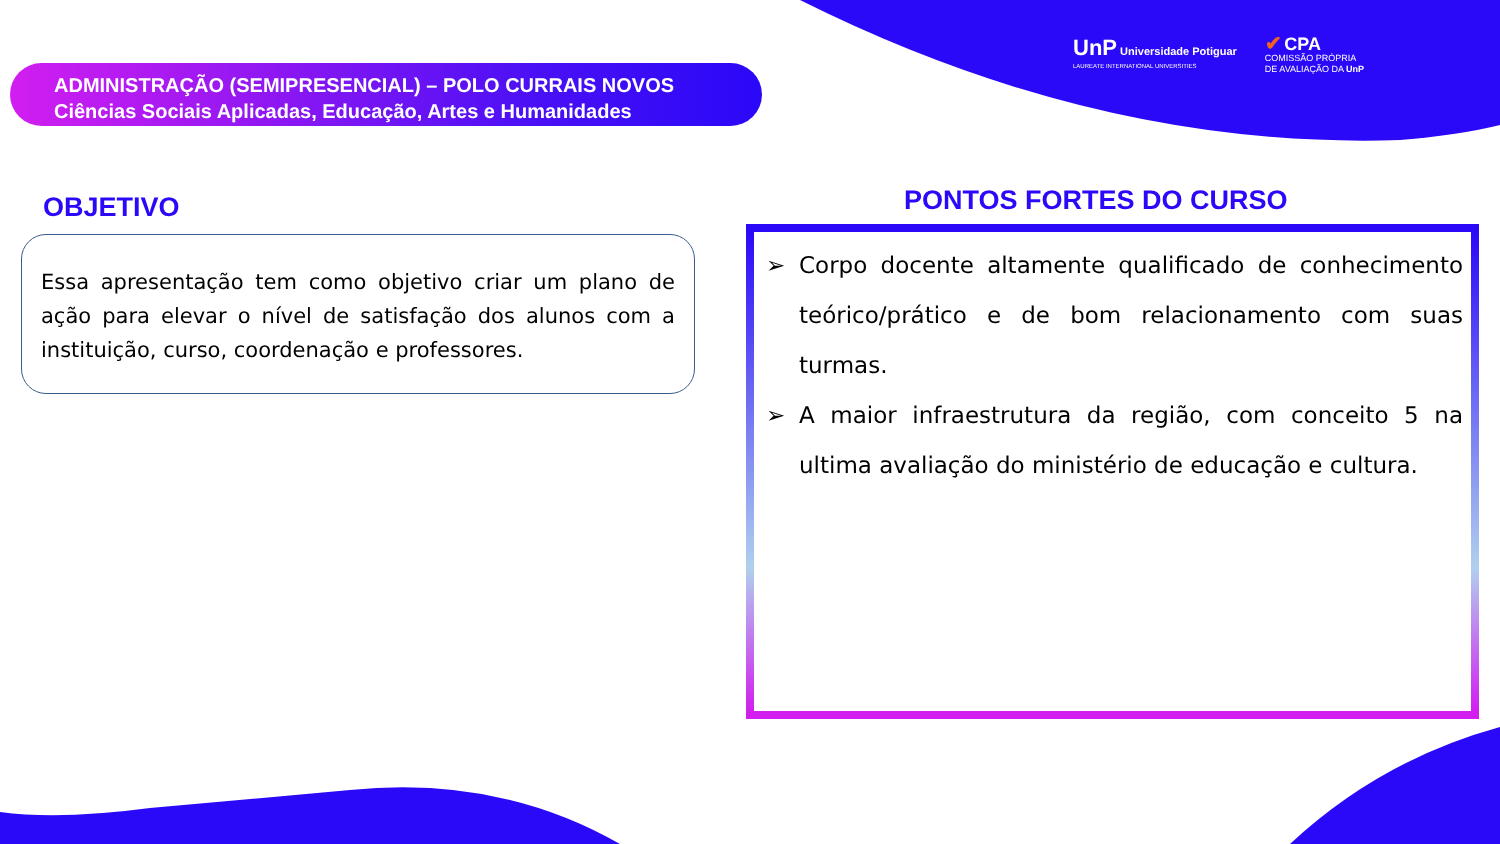ADMINISTRAÇÃO (SEMIPRESENCIAL) – POLO CURRAIS NOVOS
Ciências Sociais Aplicadas, Educação, Artes e Humanidades
UnP Universidade Potiguar
LAUREATE INTERNATIONAL UNIVERSITIES
✔ CPA
COMISSÃO PRÓPRIA
DE AVALIAÇÃO DA UnP
OBJETIVO
Essa apresentação tem como objetivo criar um plano de ação para elevar o nível de satisfação dos alunos com a instituição, curso, coordenação e professores.
PONTOS FORTES DO CURSO
➢ Corpo docente altamente qualificado de conhecimento teórico/prático e de bom relacionamento com suas turmas.
➢ A maior infraestrutura da região, com conceito 5 na ultima avaliação do ministério de educação e cultura.